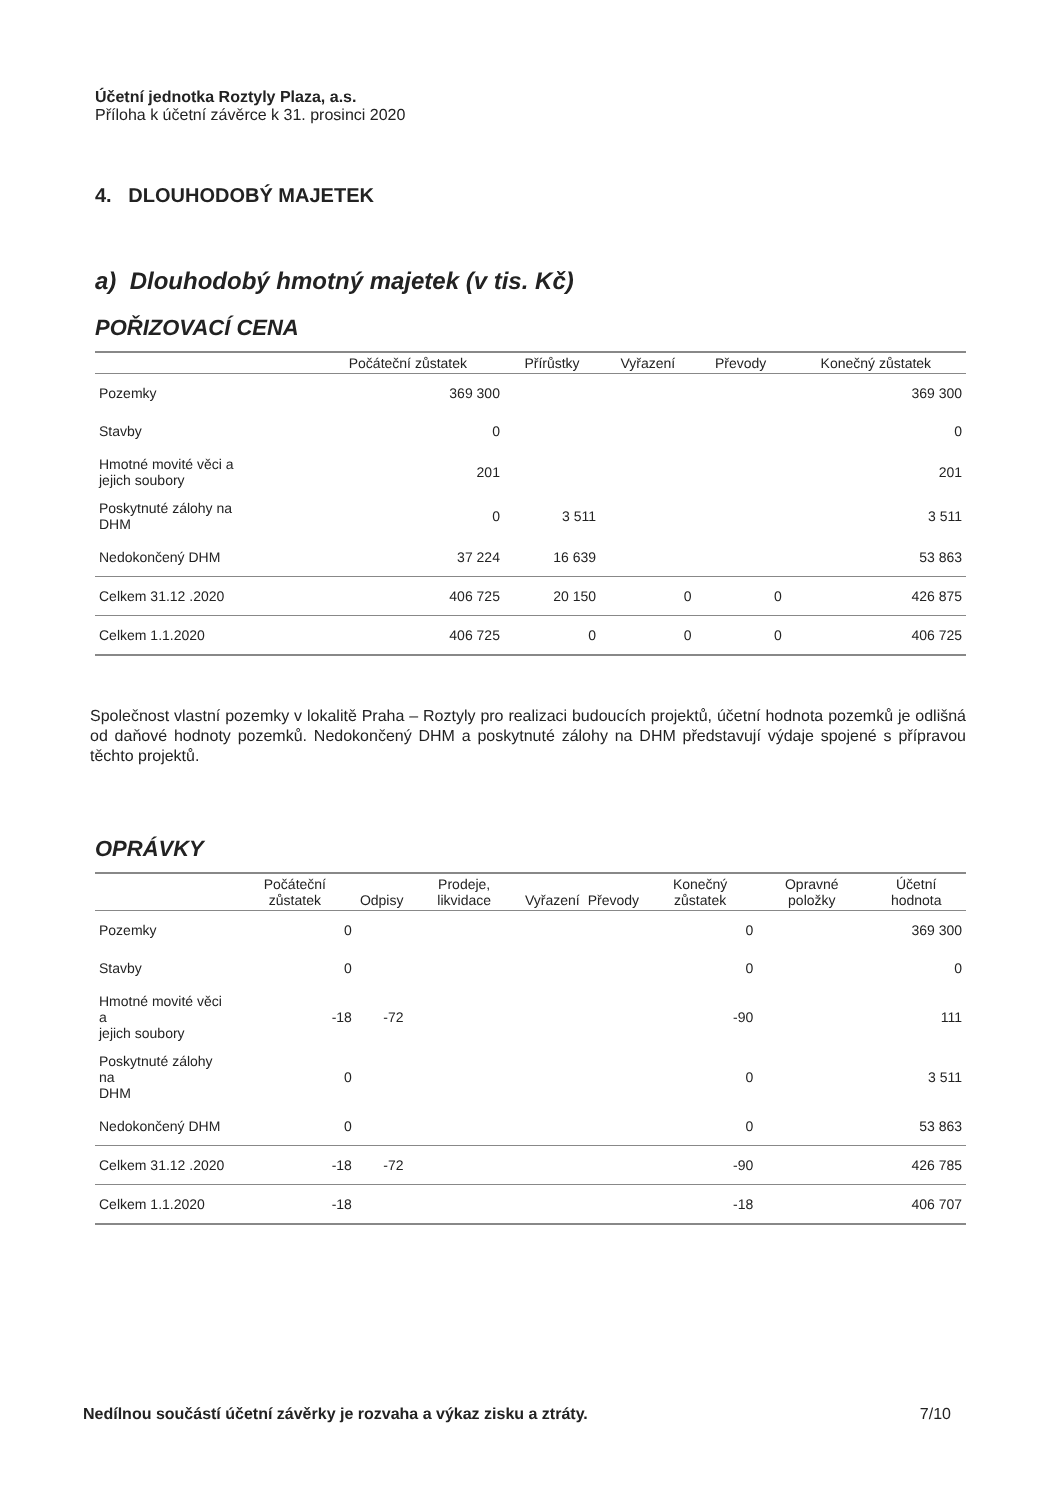Účetní jednotka Roztyly Plaza, a.s.
Příloha k účetní závěrce k 31. prosinci 2020
4. DLOUHODOBÝ MAJETEK
a) Dlouhodobý hmotný majetek (v tis. Kč)
POŘIZOVACÍ CENA
| | Počáteční zůstatek | Přírůstky | Vyřazení | Převody | Konečný zůstatek |
| --- | --- | --- | --- | --- | --- |
| Pozemky | 369 300 | | | | 369 300 |
| Stavby | 0 | | | | 0 |
| Hmotné movité věci a jejich soubory | 201 | | | | 201 |
| Poskytnuté zálohy na DHM | 0 | 3 511 | | | 3 511 |
| Nedokončený DHM | 37 224 | 16 639 | | | 53 863 |
| Celkem 31.12 .2020 | 406 725 | 20 150 | 0 | 0 | 426 875 |
| Celkem 1.1.2020 | 406 725 | 0 | 0 | 0 | 406 725 |
Společnost vlastní pozemky v lokalitě Praha – Roztyly pro realizaci budoucích projektů, účetní hodnota pozemků je odlišná od daňové hodnoty pozemků. Nedokončený DHM a poskytnuté zálohy na DHM představují výdaje spojené s přípravou těchto projektů.
OPRÁVKY
| | Počáteční zůstatek | Odpisy | Prodeje, likvidace | Vyřazení | Převody | Konečný zůstatek | Opravné položky | Účetní hodnota |
| --- | --- | --- | --- | --- | --- | --- | --- | --- |
| Pozemky | 0 | | | | | 0 | | 369 300 |
| Stavby | 0 | | | | | 0 | | 0 |
| Hmotné movité věci a jejich soubory | -18 | -72 | | | | -90 | | 111 |
| Poskytnuté zálohy na DHM | 0 | | | | | 0 | | 3 511 |
| Nedokončený DHM | 0 | | | | | 0 | | 53 863 |
| Celkem 31.12 .2020 | -18 | -72 | | | | -90 | | 426 785 |
| Celkem 1.1.2020 | -18 | | | | | -18 | | 406 707 |
Nedílnou součástí účetní závěrky je rozvaha a výkaz zisku a ztráty. 7/10